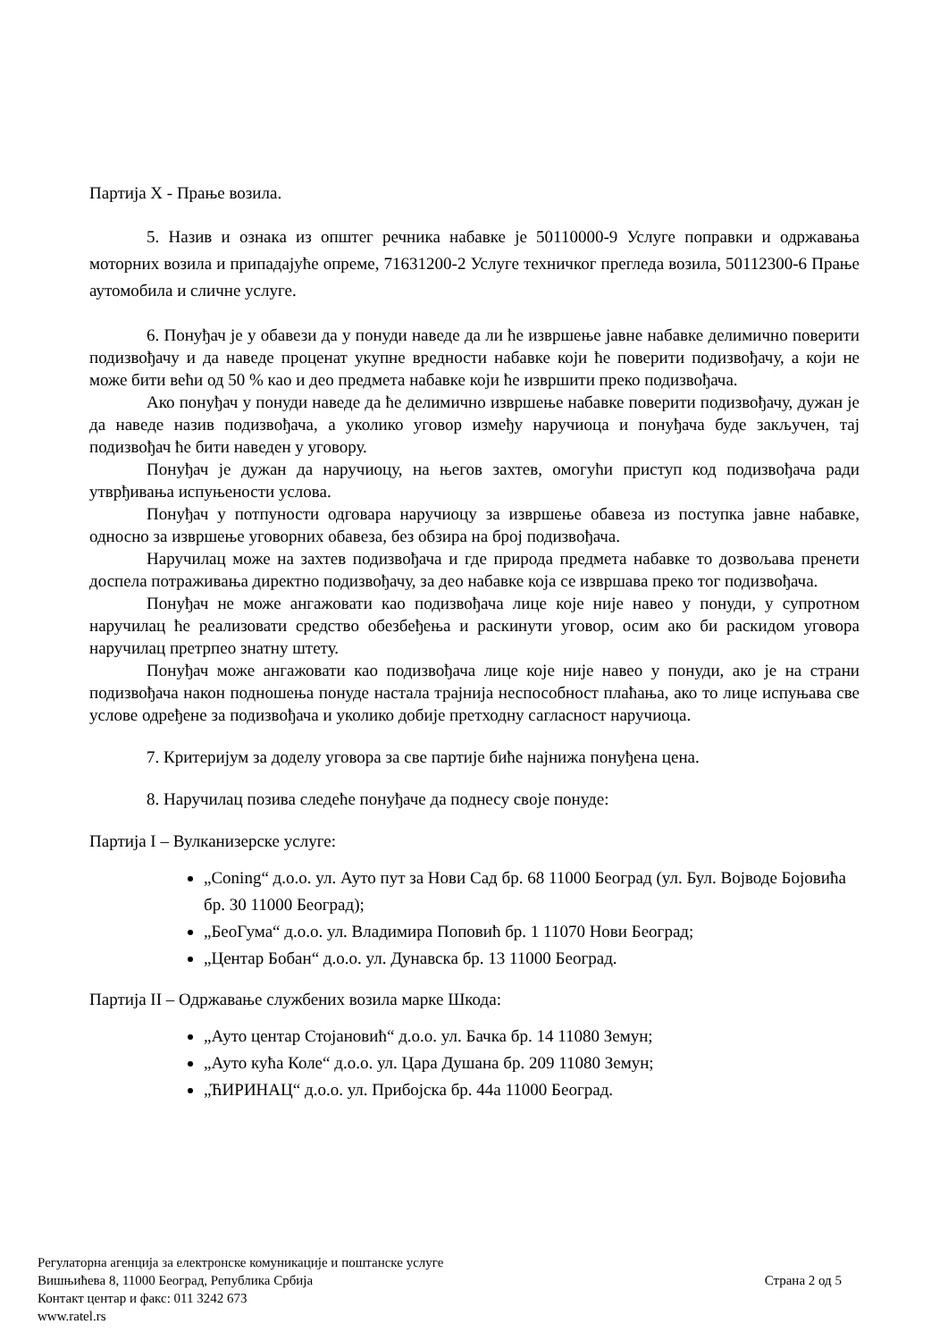Партија X - Прање возила.
5. Назив и ознака из општег речника набавке је 50110000-9 Услуге поправки и одржавања моторних возила и припадајуће опреме, 71631200-2 Услуге техничког прегледа возила, 50112300-6 Прање аутомобила и сличне услуге.
6. Понуђач је у обавези да у понуди наведе да ли ће извршење јавне набавке делимично поверити подизвођачу и да наведе проценат укупне вредности набавке који ће поверити подизвођачу, а који не може бити већи од 50 % као и део предмета набавке који ће извршити преко подизвођача.
Ако понуђач у понуди наведе да ће делимично извршење набавке поверити подизвођачу, дужан је да наведе назив подизвођача, а уколико уговор између наручиоца и понуђача буде закључен, тај подизвођач ће бити наведен у уговору.
Понуђач је дужан да наручиоцу, на његов захтев, омогући приступ код подизвођача ради утврђивања испуњености услова.
Понуђач у потпуности одговара наручиоцу за извршење обавеза из поступка јавне набавке, односно за извршење уговорних обавеза, без обзира на број подизвођача.
Наручилац може на захтев подизвођача и где природа предмета набавке то дозвољава пренети доспела потраживања директно подизвођачу, за део набавке која се извршава преко тог подизвођача.
Понуђач не може ангажовати као подизвођача лице које није навео у понуди, у супротном наручилац ће реализовати средство обезбеђења и раскинути уговор, осим ако би раскидом уговора наручилац претрпео знатну штету.
Понуђач може ангажовати као подизвођача лице које није навео у понуди, ако је на страни подизвођача након подношења понуде настала трајнија неспособност плаћања, ако то лице испуњава све услове одређене за подизвођача и уколико добије претходну сагласност наручиоца.
7. Критеријум за доделу уговора за све партије биће најнижа понуђена цена.
8. Наручилац позива следеће понуђаче да поднесу своје понуде:
Партија I – Вулканизерске услуге:
„Coning“ д.о.о. ул. Ауто пут за Нови Сад бр. 68 11000 Београд (ул. Бул. Војводе Бојовића бр. 30 11000 Београд);
„БеоГума“ д.о.о. ул. Владимира Поповић бр. 1 11070 Нови Београд;
„Центар Бобан“ д.о.о. ул. Дунавска бр. 13 11000 Београд.
Партија II – Одржавање службених возила марке Шкода:
„Ауто центар Стојановић“ д.о.о. ул. Бачка бр. 14 11080 Земун;
„Ауто кућа Коле“ д.о.о. ул. Цара Душана бр. 209 11080 Земун;
„ЋИРИНАЦ“ д.о.о. ул. Прибојска бр. 44а 11000 Београд.
Регулаторна агенција за електронске комуникације и поштанске услуге
Вишњићева 8, 11000 Београд, Република Србија
Контакт центар и факс: 011 3242 673
www.ratel.rs
Страна 2 од 5